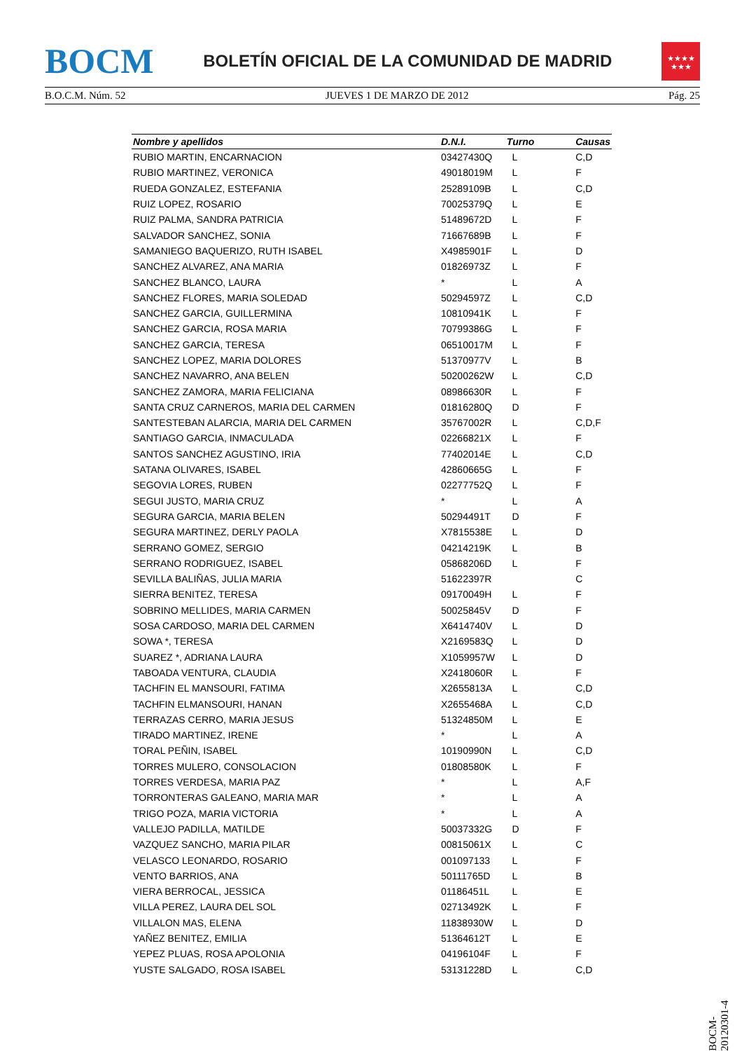BOCM BOLETÍN OFICIAL DE LA COMUNIDAD DE MADRID
★★★★
★★★
B.O.C.M. Núm. 52 JUEVES 1 DE MARZO DE 2012 Pág. 25
| Nombre y apellidos | D.N.I. | Turno | Causas |
| --- | --- | --- | --- |
| RUBIO MARTIN, ENCARNACION | 03427430Q | L | C,D |
| RUBIO MARTINEZ, VERONICA | 49018019M | L | F |
| RUEDA GONZALEZ, ESTEFANIA | 25289109B | L | C,D |
| RUIZ LOPEZ, ROSARIO | 70025379Q | L | E |
| RUIZ PALMA, SANDRA PATRICIA | 51489672D | L | F |
| SALVADOR SANCHEZ, SONIA | 71667689B | L | F |
| SAMANIEGO BAQUERIZO, RUTH ISABEL | X4985901F | L | D |
| SANCHEZ ALVAREZ, ANA MARIA | 01826973Z | L | F |
| SANCHEZ BLANCO, LAURA | * | L | A |
| SANCHEZ FLORES, MARIA SOLEDAD | 50294597Z | L | C,D |
| SANCHEZ GARCIA, GUILLERMINA | 10810941K | L | F |
| SANCHEZ GARCIA, ROSA MARIA | 70799386G | L | F |
| SANCHEZ GARCIA, TERESA | 06510017M | L | F |
| SANCHEZ LOPEZ, MARIA DOLORES | 51370977V | L | B |
| SANCHEZ NAVARRO, ANA BELEN | 50200262W | L | C,D |
| SANCHEZ ZAMORA, MARIA FELICIANA | 08986630R | L | F |
| SANTA CRUZ CARNEROS, MARIA DEL CARMEN | 01816280Q | D | F |
| SANTESTEBAN ALARCIA, MARIA DEL CARMEN | 35767002R | L | C,D,F |
| SANTIAGO GARCIA, INMACULADA | 02266821X | L | F |
| SANTOS SANCHEZ AGUSTINO, IRIA | 77402014E | L | C,D |
| SATANA OLIVARES, ISABEL | 42860665G | L | F |
| SEGOVIA LORES, RUBEN | 02277752Q | L | F |
| SEGUI JUSTO, MARIA CRUZ | * | L | A |
| SEGURA GARCIA, MARIA BELEN | 50294491T | D | F |
| SEGURA MARTINEZ, DERLY PAOLA | X7815538E | L | D |
| SERRANO GOMEZ, SERGIO | 04214219K | L | B |
| SERRANO RODRIGUEZ, ISABEL | 05868206D | L | F |
| SEVILLA BALIÑAS, JULIA MARIA | 51622397R | | C |
| SIERRA BENITEZ, TERESA | 09170049H | L | F |
| SOBRINO MELLIDES, MARIA CARMEN | 50025845V | D | F |
| SOSA CARDOSO, MARIA DEL CARMEN | X6414740V | L | D |
| SOWA *, TERESA | X2169583Q | L | D |
| SUAREZ *, ADRIANA LAURA | X1059957W | L | D |
| TABOADA VENTURA, CLAUDIA | X2418060R | L | F |
| TACHFIN EL MANSOURI, FATIMA | X2655813A | L | C,D |
| TACHFIN ELMANSOURI, HANAN | X2655468A | L | C,D |
| TERRAZAS CERRO, MARIA JESUS | 51324850M | L | E |
| TIRADO MARTINEZ, IRENE | * | L | A |
| TORAL PEÑIN, ISABEL | 10190990N | L | C,D |
| TORRES MULERO, CONSOLACION | 01808580K | L | F |
| TORRES VERDESA, MARIA PAZ | * | L | A,F |
| TORRONTERAS GALEANO, MARIA MAR | * | L | A |
| TRIGO POZA, MARIA VICTORIA | * | L | A |
| VALLEJO PADILLA, MATILDE | 50037332G | D | F |
| VAZQUEZ SANCHO, MARIA PILAR | 00815061X | L | C |
| VELASCO LEONARDO, ROSARIO | 001097133 | L | F |
| VENTO BARRIOS, ANA | 50111765D | L | B |
| VIERA BERROCAL, JESSICA | 01186451L | L | E |
| VILLA PEREZ, LAURA DEL SOL | 02713492K | L | F |
| VILLALON MAS, ELENA | 11838930W | L | D |
| YAÑEZ BENITEZ, EMILIA | 51364612T | L | E |
| YEPEZ PLUAS, ROSA APOLONIA | 04196104F | L | F |
| YUSTE SALGADO, ROSA ISABEL | 53131228D | L | C,D |
BOCM-20120301-4